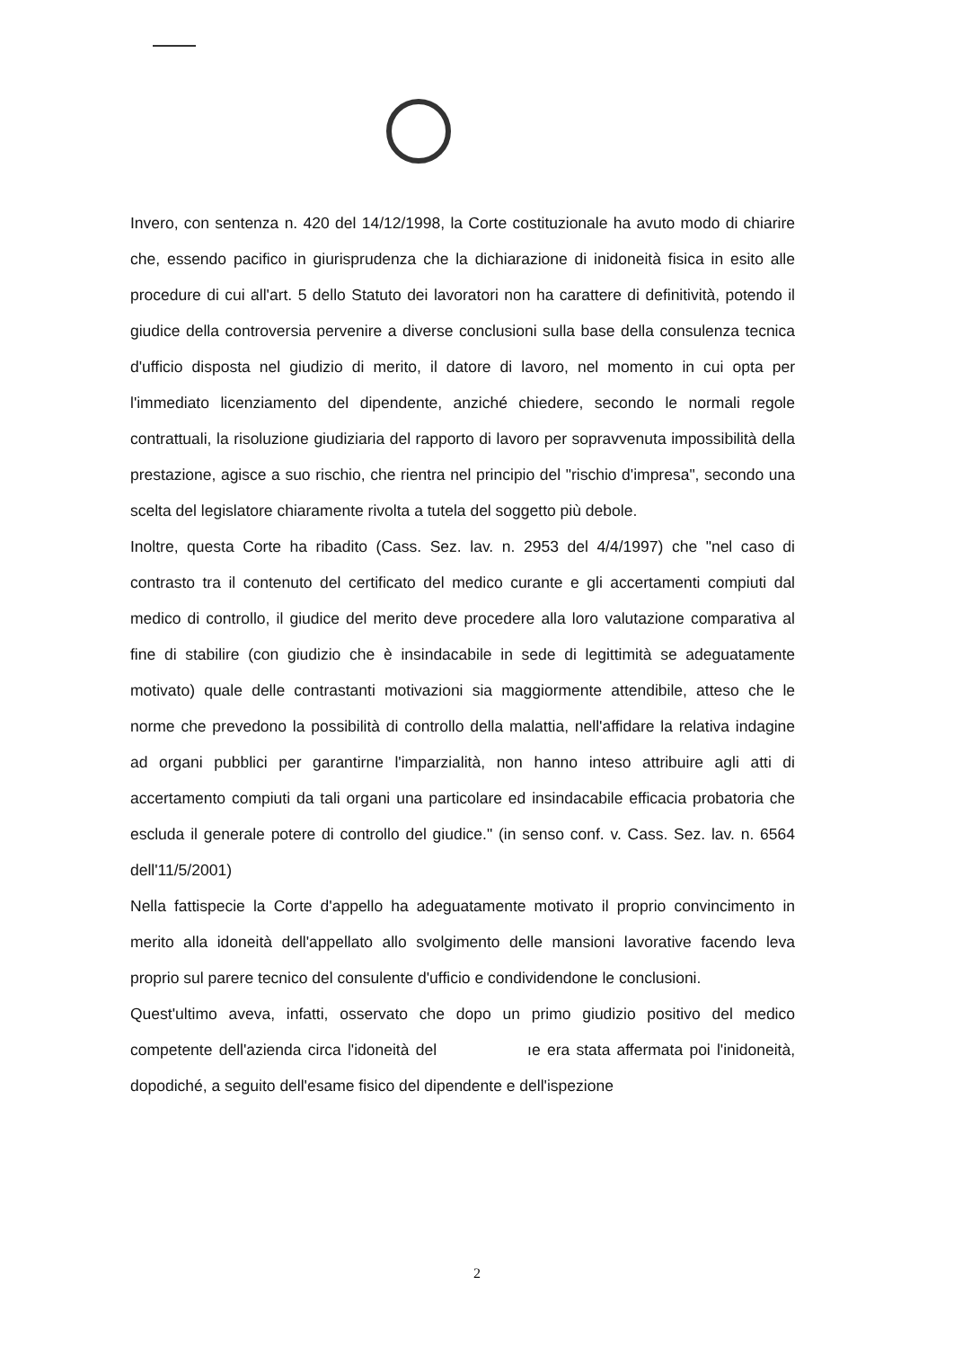Invero, con sentenza n. 420 del 14/12/1998, la Corte costituzionale ha avuto modo di chiarire che, essendo pacifico in giurisprudenza che la dichiarazione di inidoneità fisica in esito alle procedure di cui all'art. 5 dello Statuto dei lavoratori non ha carattere di definitività, potendo il giudice della controversia pervenire a diverse conclusioni sulla base della consulenza tecnica d'ufficio disposta nel giudizio di merito, il datore di lavoro, nel momento in cui opta per l'immediato licenziamento del dipendente, anziché chiedere, secondo le normali regole contrattuali, la risoluzione giudiziaria del rapporto di lavoro per sopravvenuta impossibilità della prestazione, agisce a suo rischio, che rientra nel principio del "rischio d'impresa", secondo una scelta del legislatore chiaramente rivolta a tutela del soggetto più debole.
Inoltre, questa Corte ha ribadito (Cass. Sez. lav. n. 2953 del 4/4/1997) che "nel caso di contrasto tra il contenuto del certificato del medico curante e gli accertamenti compiuti dal medico di controllo, il giudice del merito deve procedere alla loro valutazione comparativa al fine di stabilire (con giudizio che è insindacabile in sede di legittimità se adeguatamente motivato) quale delle contrastanti motivazioni sia maggiormente attendibile, atteso che le norme che prevedono la possibilità di controllo della malattia, nell'affidare la relativa indagine ad organi pubblici per garantirne l'imparzialità, non hanno inteso attribuire agli atti di accertamento compiuti da tali organi una particolare ed insindacabile efficacia probatoria che escluda il generale potere di controllo del giudice." (in senso conf. v. Cass. Sez. lav. n. 6564 dell'11/5/2001)
Nella fattispecie la Corte d'appello ha adeguatamente motivato il proprio convincimento in merito alla idoneità dell'appellato allo svolgimento delle mansioni lavorative facendo leva proprio sul parere tecnico del consulente d'ufficio e condividendone le conclusioni.
Quest'ultimo aveva, infatti, osservato che dopo un primo giudizio positivo del medico competente dell'azienda circa l'idoneità del ıe era stata affermata poi l'inidoneità, dopodiché, a seguito dell'esame fisico del dipendente e dell'ispezione
2